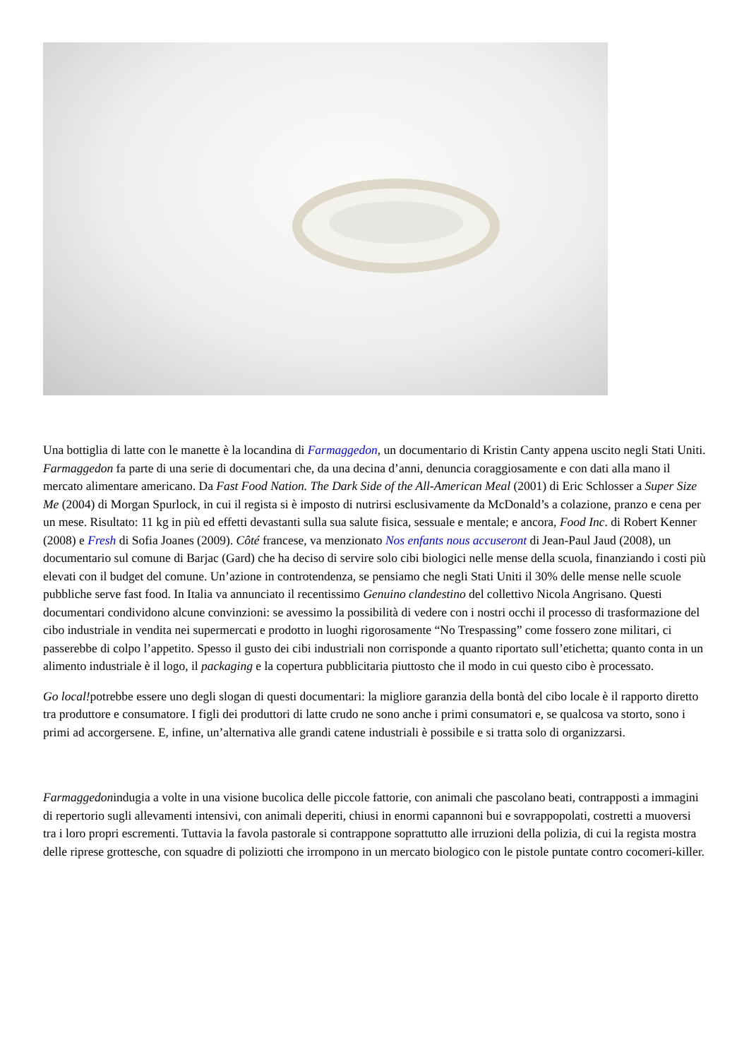Una bottiglia di latte con le manette è la locandina di Farmaggedon, un documentario di Kristin Canty appena uscito negli Stati Uniti. Farmaggedon fa parte di una serie di documentari che, da una decina d’anni, denuncia coraggiosamente e con dati alla mano il mercato alimentare americano. Da Fast Food Nation. The Dark Side of the All-American Meal (2001) di Eric Schlosser a Super Size Me (2004) di Morgan Spurlock, in cui il regista si è imposto di nutrirsi esclusivamente da McDonald’s a colazione, pranzo e cena per un mese. Risultato: 11 kg in più ed effetti devastanti sulla sua salute fisica, sessuale e mentale; e ancora, Food Inc. di Robert Kenner (2008) e Fresh di Sofia Joanes (2009). Côté francese, va menzionato Nos enfants nous accuseront di Jean-Paul Jaud (2008), un documentario sul comune di Barjac (Gard) che ha deciso di servire solo cibi biologici nelle mense della scuola, finanziando i costi più elevati con il budget del comune. Un’azione in controtendenza, se pensiamo che negli Stati Uniti il 30% delle mense nelle scuole pubbliche serve fast food. In Italia va annunciato il recentissimo Genuino clandestino del collettivo Nicola Angrisano. Questi documentari condividono alcune convinzioni: se avessimo la possibilità di vedere con i nostri occhi il processo di trasformazione del cibo industriale in vendita nei supermercati e prodotto in luoghi rigorosamente “No Trespassing” come fossero zone militari, ci passerebbe di colpo l’appetito. Spesso il gusto dei cibi industriali non corrisponde a quanto riportato sull’etichetta; quanto conta in un alimento industriale è il logo, il packaging e la copertura pubblicitaria piuttosto che il modo in cui questo cibo è processato.
Go local!potrebbe essere uno degli slogan di questi documentari: la migliore garanzia della bontà del cibo locale è il rapporto diretto tra produttore e consumatore. I figli dei produttori di latte crudo ne sono anche i primi consumatori e, se qualcosa va storto, sono i primi ad accorgersene. E, infine, un’alternativa alle grandi catene industriali è possibile e si tratta solo di organizzarsi.
Farmaggedonindugia a volte in una visione bucolica delle piccole fattorie, con animali che pascolano beati, contrapposti a immagini di repertorio sugli allevamenti intensivi, con animali deperiti, chiusi in enormi capannoni bui e sovrappopolati, costretti a muoversi tra i loro propri escrementi. Tuttavia la favola pastorale si contrappone soprattutto alle irruzioni della polizia, di cui la regista mostra delle riprese grottesche, con squadre di poliziotti che irrompono in un mercato biologico con le pistole puntate contro cocomeri-killer.